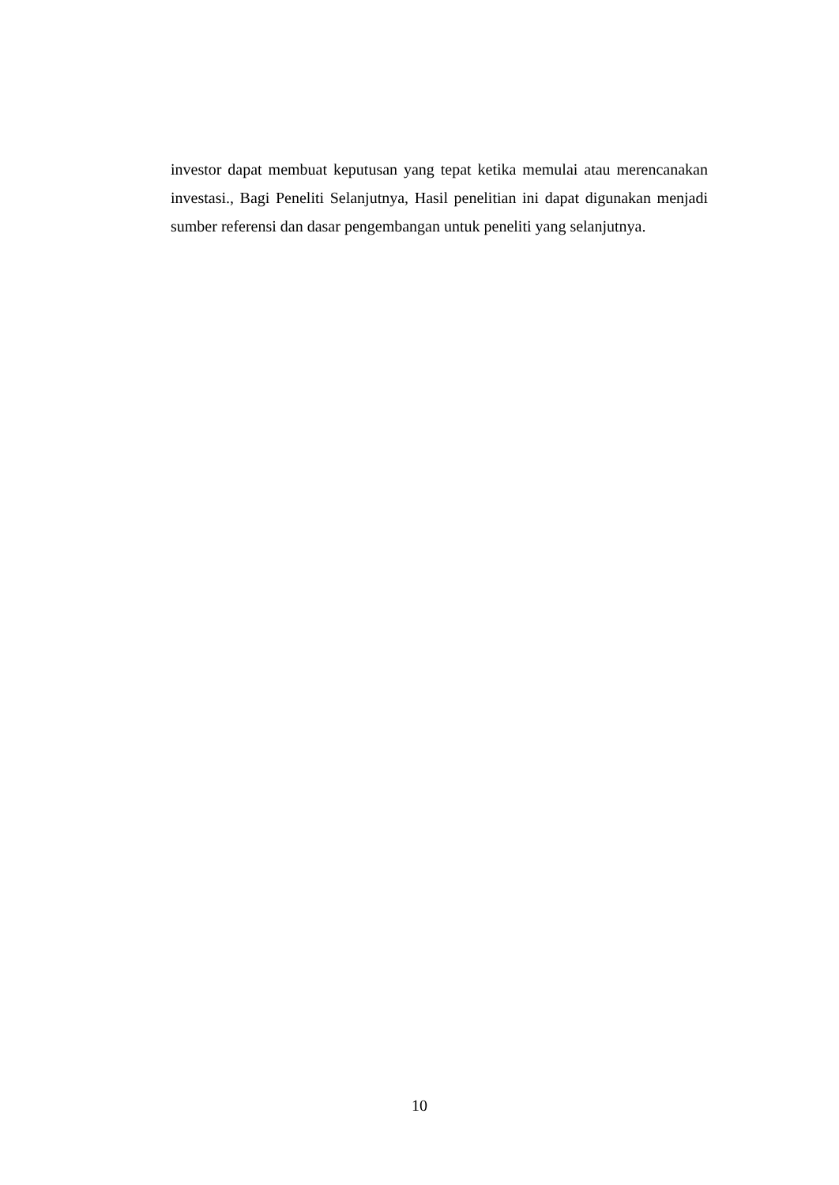investor dapat membuat keputusan yang tepat ketika memulai atau merencanakan investasi., Bagi Peneliti Selanjutnya, Hasil penelitian ini dapat digunakan menjadi sumber referensi dan dasar pengembangan untuk peneliti yang selanjutnya.
10